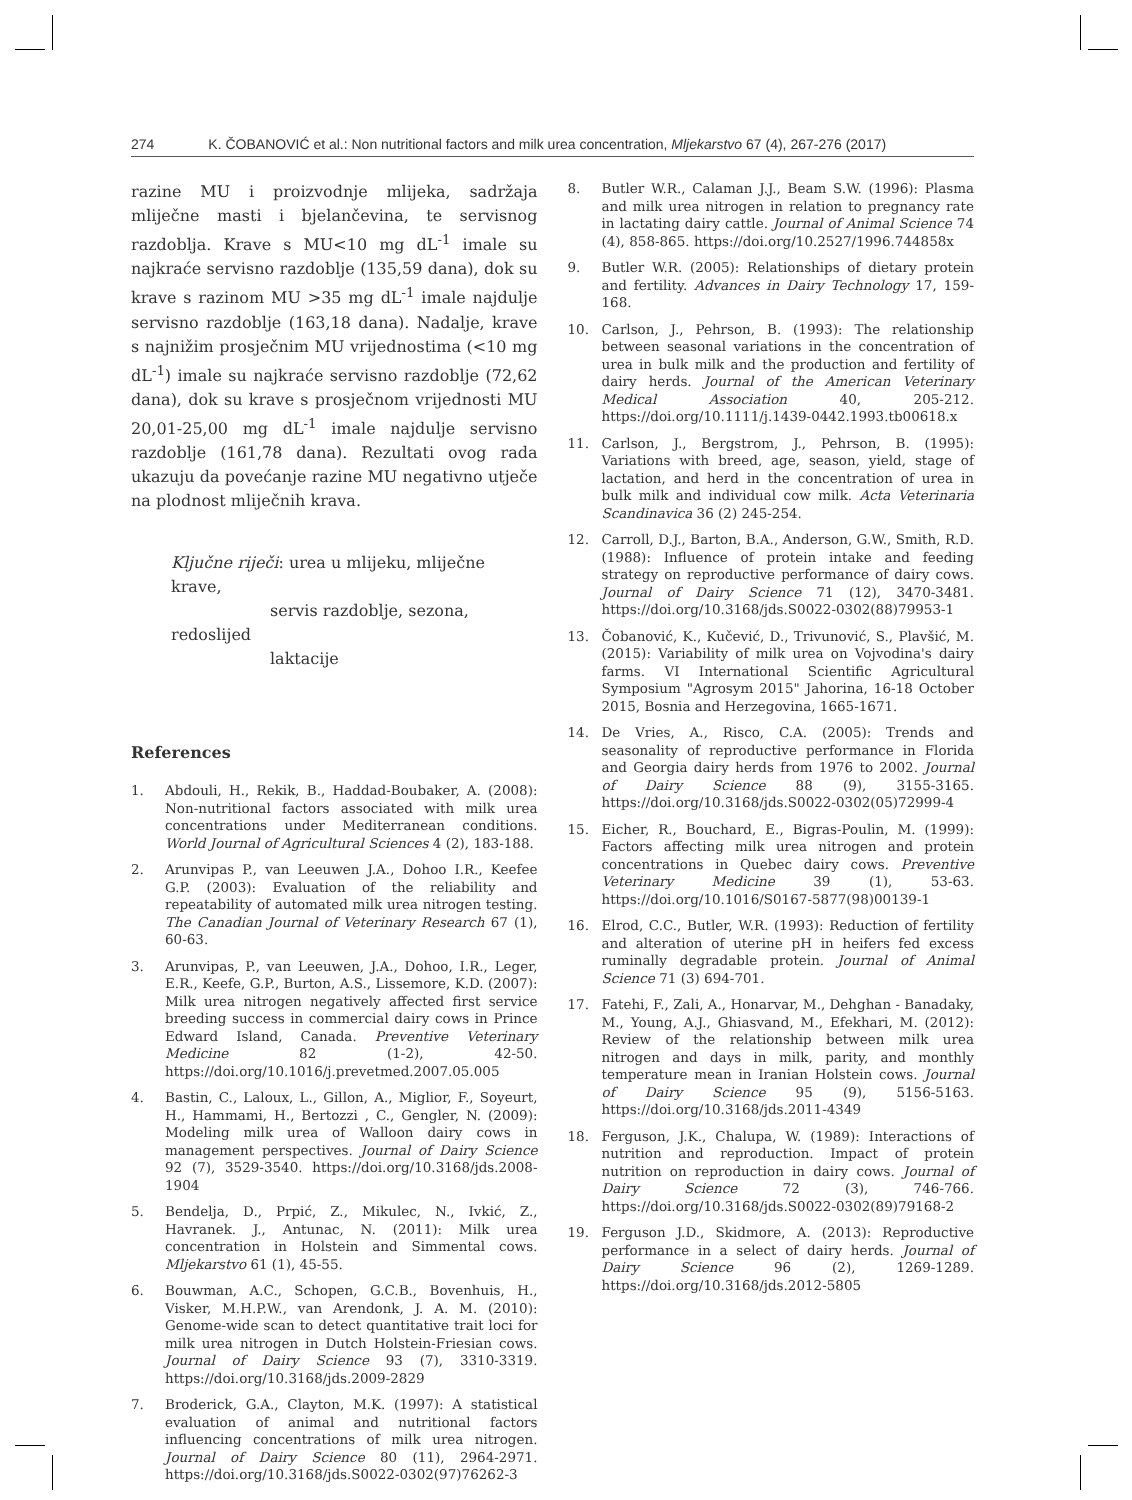274 K. ČOBANOVIĆ et al.: Non nutritional factors and milk urea concentration, Mljekarstvo 67 (4), 267-276 (2017)
razine MU i proizvodnje mlijeka, sadržaja mliječne masti i bjelančevina, te servisnog razdoblja. Krave s MU<10 mg dL<sup>-1</sup> imale su najkraće servisno razdoblje (135,59 dana), dok su krave s razinom MU >35 mg dL<sup>-1</sup> imale najdulje servisno razdoblje (163,18 dana). Nadalje, krave s najnižim prosječnim MU vrijednostima (<10 mg dL<sup>-1</sup>) imale su najkraće servisno razdoblje (72,62 dana), dok su krave s prosječnom vrijednosti MU 20,01-25,00 mg dL<sup>-1</sup> imale najdulje servisno razdoblje (161,78 dana). Rezultati ovog rada ukazuju da povećanje razine MU negativno utječe na plodnost mliječnih krava.
Ključne riječi: urea u mlijeku, mliječne krave,
servis razdoblje, sezona, redoslijed
laktacije
References
1. Abdouli, H., Rekik, B., Haddad-Boubaker, A. (2008): Non-nutritional factors associated with milk urea concentrations under Mediterranean conditions. World Journal of Agricultural Sciences 4 (2), 183-188.
2. Arunvipas P., van Leeuwen J.A., Dohoo I.R., Keefee G.P. (2003): Evaluation of the reliability and repeatability of automated milk urea nitrogen testing. The Canadian Journal of Veterinary Research 67 (1), 60-63.
3. Arunvipas, P., van Leeuwen, J.A., Dohoo, I.R., Leger, E.R., Keefe, G.P., Burton, A.S., Lissemore, K.D. (2007): Milk urea nitrogen negatively affected first service breeding success in commercial dairy cows in Prince Edward Island, Canada. Preventive Veterinary Medicine 82 (1-2), 42-50. https://doi.org/10.1016/j.prevetmed.2007.05.005
4. Bastin, C., Laloux, L., Gillon, A., Miglior, F., Soyeurt, H., Hammami, H., Bertozzi , C., Gengler, N. (2009): Modeling milk urea of Walloon dairy cows in management perspectives. Journal of Dairy Science 92 (7), 3529-3540. https://doi.org/10.3168/jds.2008-1904
5. Bendelja, D., Prpić, Z., Mikulec, N., Ivkić, Z., Havranek. J., Antunac, N. (2011): Milk urea concentration in Holstein and Simmental cows. Mljekarstvo 61 (1), 45-55.
6. Bouwman, A.C., Schopen, G.C.B., Bovenhuis, H., Visker, M.H.P.W., van Arendonk, J. A. M. (2010): Genome-wide scan to detect quantitative trait loci for milk urea nitrogen in Dutch Holstein-Friesian cows. Journal of Dairy Science 93 (7), 3310-3319. https://doi.org/10.3168/jds.2009-2829
7. Broderick, G.A., Clayton, M.K. (1997): A statistical evaluation of animal and nutritional factors influencing concentrations of milk urea nitrogen. Journal of Dairy Science 80 (11), 2964-2971. https://doi.org/10.3168/jds.S0022-0302(97)76262-3
8. Butler W.R., Calaman J.J., Beam S.W. (1996): Plasma and milk urea nitrogen in relation to pregnancy rate in lactating dairy cattle. Journal of Animal Science 74 (4), 858-865. https://doi.org/10.2527/1996.744858x
9. Butler W.R. (2005): Relationships of dietary protein and fertility. Advances in Dairy Technology 17, 159-168.
10. Carlson, J., Pehrson, B. (1993): The relationship between seasonal variations in the concentration of urea in bulk milk and the production and fertility of dairy herds. Journal of the American Veterinary Medical Association 40, 205-212. https://doi.org/10.1111/j.1439-0442.1993.tb00618.x
11. Carlson, J., Bergstrom, J., Pehrson, B. (1995): Variations with breed, age, season, yield, stage of lactation, and herd in the concentration of urea in bulk milk and individual cow milk. Acta Veterinaria Scandinavica 36 (2) 245-254.
12. Carroll, D.J., Barton, B.A., Anderson, G.W., Smith, R.D. (1988): Influence of protein intake and feeding strategy on reproductive performance of dairy cows. Journal of Dairy Science 71 (12), 3470-3481. https://doi.org/10.3168/jds.S0022-0302(88)79953-1
13. Čobanović, K., Kučević, D., Trivunović, S., Plavšić, M. (2015): Variability of milk urea on Vojvodina's dairy farms. VI International Scientific Agricultural Symposium "Agrosym 2015" Jahorina, 16-18 October 2015, Bosnia and Herzegovina, 1665-1671.
14. De Vries, A., Risco, C.A. (2005): Trends and seasonality of reproductive performance in Florida and Georgia dairy herds from 1976 to 2002. Journal of Dairy Science 88 (9), 3155-3165. https://doi.org/10.3168/jds.S0022-0302(05)72999-4
15. Eicher, R., Bouchard, E., Bigras-Poulin, M. (1999): Factors affecting milk urea nitrogen and protein concentrations in Quebec dairy cows. Preventive Veterinary Medicine 39 (1), 53-63. https://doi.org/10.1016/S0167-5877(98)00139-1
16. Elrod, C.C., Butler, W.R. (1993): Reduction of fertility and alteration of uterine pH in heifers fed excess ruminally degradable protein. Journal of Animal Science 71 (3) 694-701.
17. Fatehi, F., Zali, A., Honarvar, M., Dehghan - Banadaky, M., Young, A.J., Ghiasvand, M., Efekhari, M. (2012): Review of the relationship between milk urea nitrogen and days in milk, parity, and monthly temperature mean in Iranian Holstein cows. Journal of Dairy Science 95 (9), 5156-5163. https://doi.org/10.3168/jds.2011-4349
18. Ferguson, J.K., Chalupa, W. (1989): Interactions of nutrition and reproduction. Impact of protein nutrition on reproduction in dairy cows. Journal of Dairy Science 72 (3), 746-766. https://doi.org/10.3168/jds.S0022-0302(89)79168-2
19. Ferguson J.D., Skidmore, A. (2013): Reproductive performance in a select of dairy herds. Journal of Dairy Science 96 (2), 1269-1289. https://doi.org/10.3168/jds.2012-5805